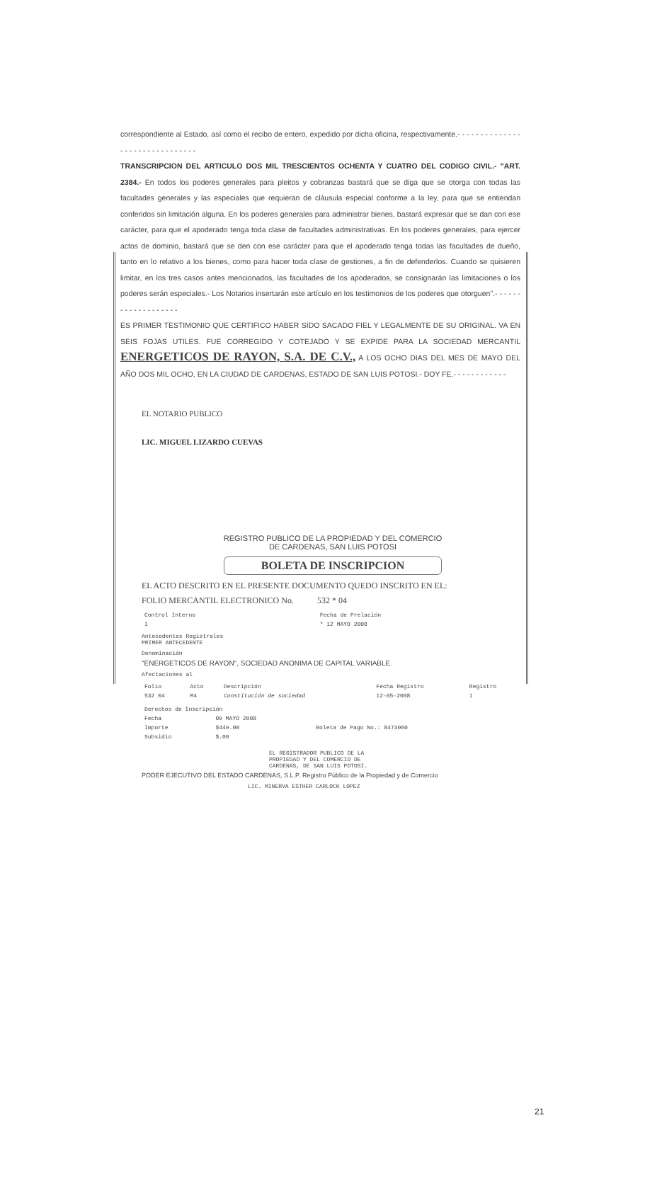correspondiente al Estado, así como el recibo de entero, expedido por dicha oficina, respectivamente.- - - - - - - - - - - - - - - - - - - - - - - - - - - - - - -
TRANSCRIPCION DEL ARTICULO DOS MIL TRESCIENTOS OCHENTA Y CUATRO DEL CODIGO CIVIL.- "ART. 2384.- En todos los poderes generales para pleitos y cobranzas bastará que se diga que se otorga con todas las facultades generales y las especiales que requieran de cláusula especial conforme a la ley, para que se entiendan conferidos sin limitación alguna. En los poderes generales para administrar bienes, bastará expresar que se dan con ese carácter, para que el apoderado tenga toda clase de facultades administrativas. En los poderes generales, para ejercer actos de dominio, bastará que se den con ese carácter para que el apoderado tenga todas las facultades de dueño, tanto en lo relativo a los bienes, como para hacer toda clase de gestiones, a fin de defenderlos. Cuando se quisieren limitar, en los tres casos antes mencionados, las facultades de los apoderados, se consignarán las limitaciones o los poderes serán especiales.- Los Notarios insertarán este artículo en los testimonios de los poderes que otorguen".- - - - - - - - - - - - - - - - - - -
ES PRIMER TESTIMONIO QUE CERTIFICO HABER SIDO SACADO FIEL Y LEGALMENTE DE SU ORIGINAL. VA EN SEIS FOJAS UTILES. FUE CORREGIDO Y COTEJADO Y SE EXPIDE PARA LA SOCIEDAD MERCANTIL ENERGETICOS DE RAYON, S.A. DE C.V., A LOS OCHO DIAS DEL MES DE MAYO DEL AÑO DOS MIL OCHO, EN LA CIUDAD DE CARDENAS, ESTADO DE SAN LUIS POTOSI.- DOY FE.- - - - - - - - - - - -
EL NOTARIO PUBLICO
LIC. MIGUEL LIZARDO CUEVAS
REGISTRO PUBLICO DE LA PROPIEDAD Y DEL COMERCIO
DE CARDENAS, SAN LUIS POTOSI
BOLETA DE INSCRIPCION
EL ACTO DESCRITO EN EL PRESENTE DOCUMENTO QUEDO INSCRITO EN EL:
FOLIO MERCANTIL ELECTRONICO No. 532 * 04
| Control Interno | Fecha de Prelación |
| --- | --- |
| 1 | * 12 MAYO 2008 |
Antecedentes Registrales
PRIMER ANTECEDENTE
Denominación
"ENERGETICOS DE RAYON", SOCIEDAD ANONIMA DE CAPITAL VARIABLE
Afectaciones al
| Folio | Acto | Descripción | Fecha Registro | Registro |
| --- | --- | --- | --- | --- |
| 532 04 | M4 | Constitución de sociedad | 12-05-2008 | 1 |
| Derechos de Inscripción | | |
| Fecha | 09 MAYO 2008 | |
| Importe | $449.00 | Boleta de Pago No.: 8473060 |
| Subsidio | $.00 | |
EL REGISTRADOR PUBLICO DE LA
PROPIEDAD Y DEL COMERCIO DE
CARDENAS, DE SAN LUIS POTOSI.
PODER EJECUTIVO DEL ESTADO CARDENAS, S.L.P. Registro Público de la Propiedad y de Comercio
LIC. MINERVA ESTHER CARLOCK LOPEZ
21